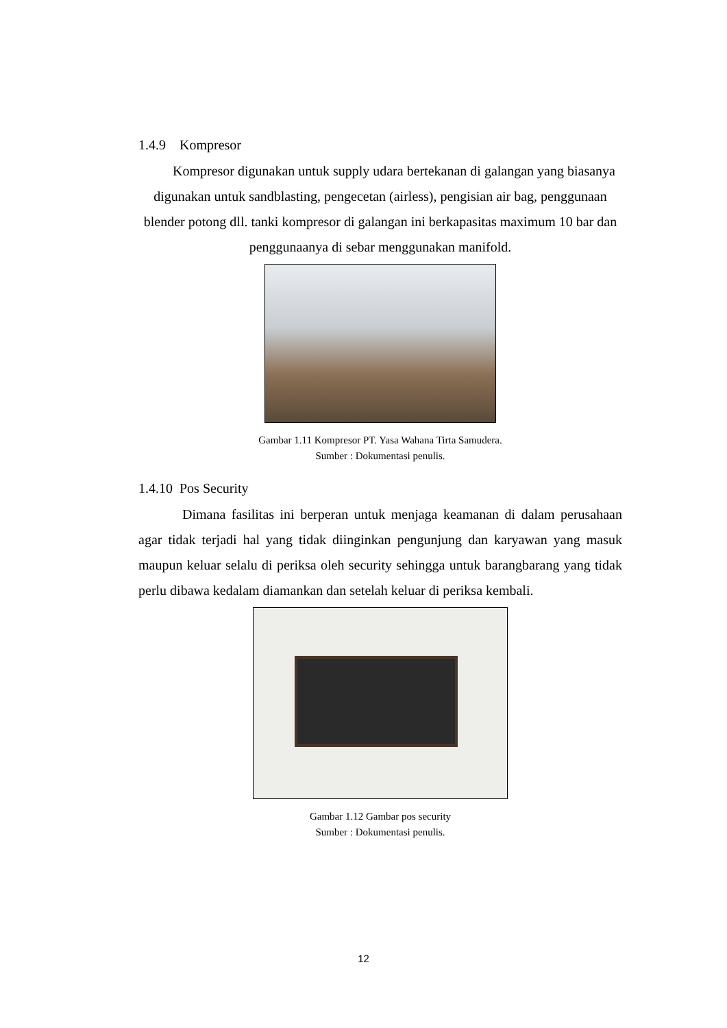1.4.9 Kompresor
Kompresor digunakan untuk supply udara bertekanan di galangan yang biasanya digunakan untuk sandblasting, pengecetan (airless), pengisian air bag, penggunaan blender potong dll. tanki kompresor di galangan ini berkapasitas maximum 10 bar dan penggunaanya di sebar menggunakan manifold.
Gambar 1.11 Kompresor PT. Yasa Wahana Tirta Samudera.
Sumber : Dokumentasi penulis.
1.4.10 Pos Security
Dimana fasilitas ini berperan untuk menjaga keamanan di dalam perusahaan agar tidak terjadi hal yang tidak diinginkan pengunjung dan karyawan yang masuk maupun keluar selalu di periksa oleh security sehingga untuk barangbarang yang tidak perlu dibawa kedalam diamankan dan setelah keluar di periksa kembali.
Gambar 1.12 Gambar pos security
Sumber : Dokumentasi penulis.
12